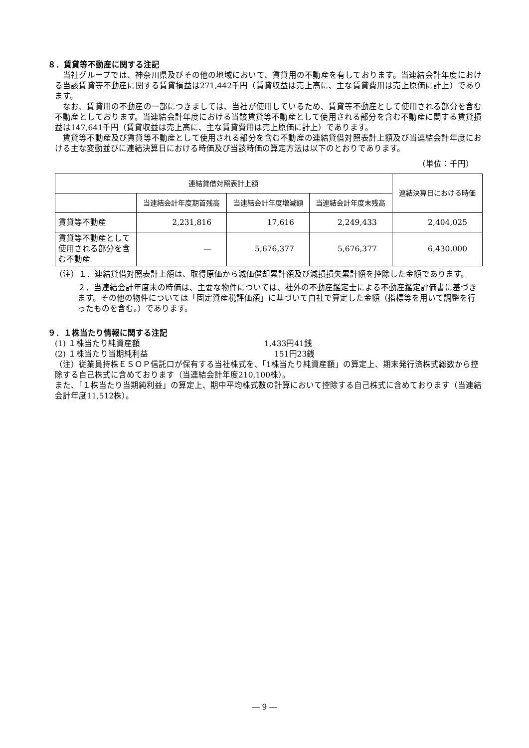８．賃貸等不動産に関する注記
当社グループでは、神奈川県及びその他の地域において、賃貸用の不動産を有しております。当連結会計年度における当該賃貸等不動産に関する賃貸損益は271,442千円（賃貸収益は売上高に、主な賃貸費用は売上原価に計上）であります。
なお、賃貸用の不動産の一部につきましては、当社が使用しているため、賃貸等不動産として使用される部分を含む不動産としております。当連結会計年度における当該賃貸等不動産として使用される部分を含む不動産に関する賃貸損益は147,641千円（賃貸収益は売上高に、主な賃貸費用は売上原価に計上）であります。
賃貸等不動産及び賃貸等不動産として使用される部分を含む不動産の連結貸借対照表計上額及び当連結会計年度における主な変動並びに連結決算日における時価及び当該時価の算定方法は以下のとおりであります。
（単位：千円）
| 連結貸借対照表計上額 | | | | 連結決算日における時価 |
| --- | --- | --- | --- | --- |
| | 当連結会計年度期首残高 | 当連結会計年度増減額 | 当連結会計年度末残高 | |
| 賃貸等不動産 | 2,231,816 | 17,616 | 2,249,433 | 2,404,025 |
| 賃貸等不動産として使用される部分を含む不動産 | ― | 5,676,377 | 5,676,377 | 6,430,000 |
（注）１．連結貸借対照表計上額は、取得原価から減価償却累計額及び減損損失累計額を控除した金額であります。
２．当連結会計年度末の時価は、主要な物件については、社外の不動産鑑定士による不動産鑑定評価書に基づきます。その他の物件については「固定資産税評価額」に基づいて自社で算定した金額（指標等を用いて調整を行ったものを含む。）であります。
９．１株当たり情報に関する注記
(1) １株当たり純資産額 1,433円41銭
(2) １株当たり当期純利益 151円23銭
（注）従業員持株ＥＳＯＰ信託口が保有する当社株式を、「1株当たり純資産額」の算定上、期末発行済株式総数から控除する自己株式に含めております（当連結会計年度210,100株）。
また、「１株当たり当期純利益」の算定上、期中平均株式数の計算において控除する自己株式に含めております（当連結会計年度11,512株）。
― 9 ―